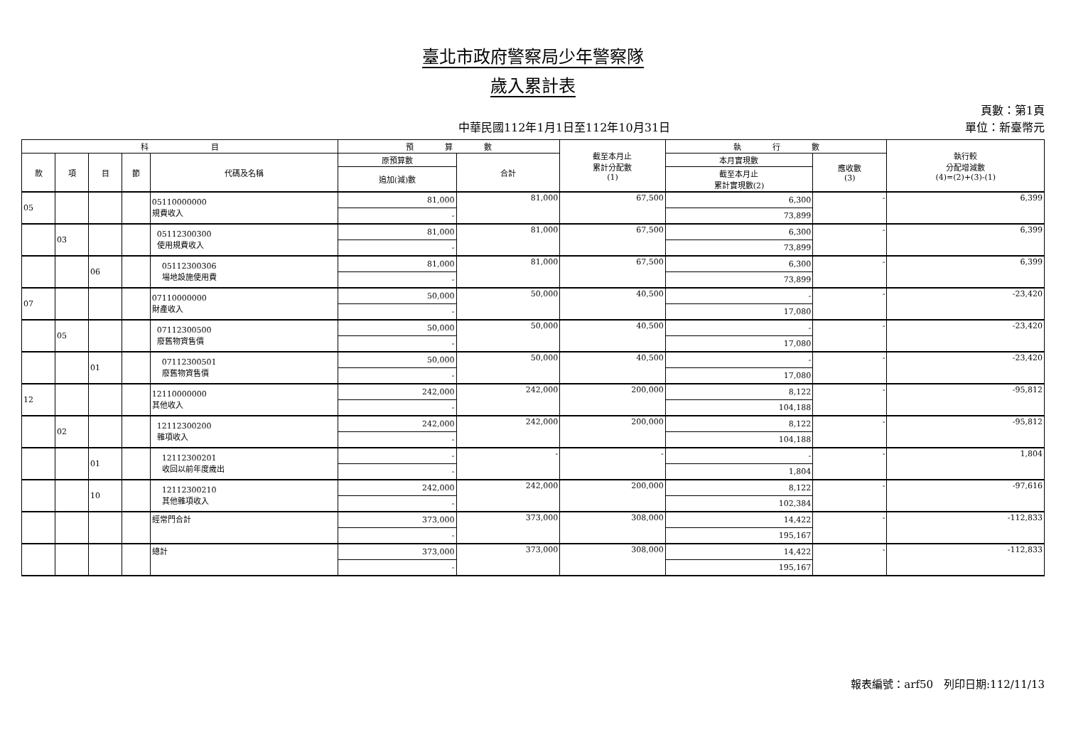臺北市政府警察局少年警察隊
歲入累計表
中華民國112年1月1日至112年10月31日
頁數：第1頁
單位：新臺幣元
| 科 目 | | | | | 預 算 數 | | 截至本月止 累計分配數 (1) | 執 行 數 | | 執行較 分配增減數 (4)=(2)+(3)-(1) |
| --- | --- | --- | --- | --- | --- | --- | --- | --- | --- | --- |
| 款 | 項 | 目 | 節 | 代碼及名稱 | 原預算數 | 合計 | | 本月實現數 | 應收數 (3) | |
| | | | | | 追加(減)數 | | | 截至本月止 累計實現數(2) | | |
| 05 | | | | 05110000000 規費收入 | 81,000 | 81,000 | 67,500 | 6,300 | - | 6,399 |
| | | | | | - | | | 73,899 | | |
| | 03 | | | 05112300300 使用規費收入 | 81,000 | 81,000 | 67,500 | 6,300 | - | 6,399 |
| | | | | | - | | | 73,899 | | |
| | | 06 | | 05112300306 場地設施使用費 | 81,000 | 81,000 | 67,500 | 6,300 | - | 6,399 |
| | | | | | - | | | 73,899 | | |
| 07 | | | | 07110000000 財產收入 | 50,000 | 50,000 | 40,500 | - | - | -23,420 |
| | | | | | - | | | 17,080 | | |
| | 05 | | | 07112300500 廢舊物資售價 | 50,000 | 50,000 | 40,500 | - | - | -23,420 |
| | | | | | - | | | 17,080 | | |
| | | 01 | | 07112300501 廢舊物資售價 | 50,000 | 50,000 | 40,500 | - | - | -23,420 |
| | | | | | - | | | 17,080 | | |
| 12 | | | | 12110000000 其他收入 | 242,000 | 242,000 | 200,000 | 8,122 | - | -95,812 |
| | | | | | - | | | 104,188 | | |
| | 02 | | | 12112300200 雜項收入 | 242,000 | 242,000 | 200,000 | 8,122 | - | -95,812 |
| | | | | | - | | | 104,188 | | |
| | | 01 | | 12112300201 收回以前年度歲出 | - | - | - | - | - | 1,804 |
| | | | | | - | | | 1,804 | | |
| | | 10 | | 12112300210 其他雜項收入 | 242,000 | 242,000 | 200,000 | 8,122 | - | -97,616 |
| | | | | | - | | | 102,384 | | |
| | | | | 經常門合計 | 373,000 | 373,000 | 308,000 | 14,422 | - | -112,833 |
| | | | | | - | | | 195,167 | | |
| | | | | 總計 | 373,000 | 373,000 | 308,000 | 14,422 | - | -112,833 |
| | | | | | - | | | 195,167 | | |
報表編號：arf50　列印日期:112/11/13